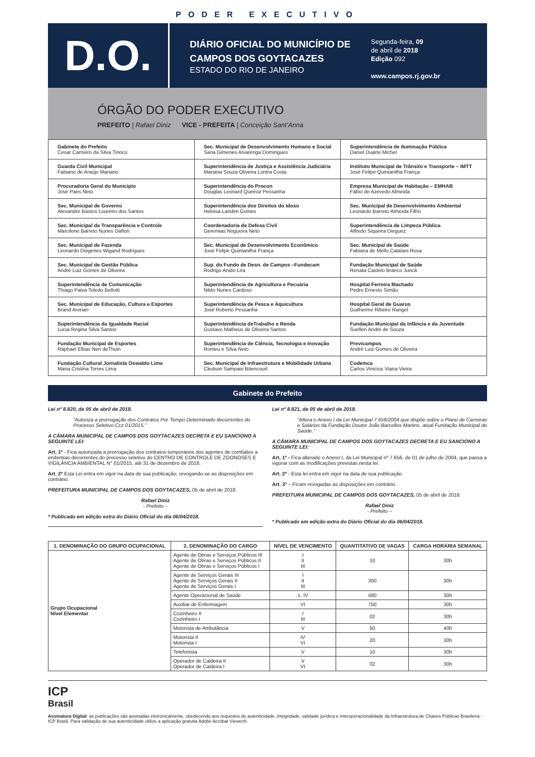PODER EXECUTIVO
D.O.
DIÁRIO OFICIAL DO MUNICÍPIO DE CAMPOS DOS GOYTACAZES
ESTADO DO RIO DE JANEIRO
Segunda-feira, 09
de abril de 2018
Edição 092
www.campos.rj.gov.br
ÓRGÃO DO PODER EXECUTIVO
PREFEITO | Rafael Diniz VICE - PREFEITA | Conceição Sant’Anna
| Gabinete do Prefeito Cesar Carneiro da Silva Tinoco | Sec. Municipal de Desenvolvimento Humano e Social Sana Gimenes Alvarenga Domingues | Superintendência de Iluminação Pública Daniel Duarte Michel |
| Guarda Civil Municipal Fabiano de Araújo Mariano | Superintendência de Justiça e Assistência Judiciária Mariana Souza Oliveira Lontra Costa | Instituto Municipal de Trânsito e Transporte – IMTT José Felipe Quintanilha França |
| Procuradoria Geral do Municipio José Paes Neto | Superintendência do Procon Douglas Leonard Queiroz Pessanha | Empresa Municipal de Habitação – EMHAB Fábio de Azevedo Almeida |
| Sec. Municipal de Governo Alexandre Bastos Loureiro dos Santos | Superintendência dos Direitos do Idoso Heloisa Landim Gomes | Sec. Municipal de Desenvolvimento Ambiental Leonardo Barreto Almeida Filho |
| Sec. Municipal da Transparência e Controle Marcilene Barreto Nunes Daflon | Coordenadoria de Defesa Civil Geremias Nogueira Neto | Superintendência de Limpeza Pública Alfredo Siqueira Dieguez |
| Sec. Municipal de Fazenda Leonardo Diógenes Wigand Rodrigues | Sec. Municipal de Desenvolvimento Econômico José Felipe Quintanilha França | Sec. Municipal de Saúde Fabiana de Mello Catalani Rosa |
| Sec. Municipal de Gestão Pública André Luiz Gomes de Oliveira | Sup. do Fundo de Desn. de Campos –Fundecam Rodrigo Anido Lira | Fundação Municipal de Saúde Renata Castelo Branco Juncá |
| Superintendência de Comunicação Thiago Paiva Toledo Bellotti | Superintendência de Agricultura e Pecuária Nildo Nunes Cardoso | Hospital Ferreira Machado Pedro Ernesto Simão |
| Sec. Municipal de Educação, Cultura e Esportes Brand Arenari | Superintendência de Pesca e Aquicultura José Roberto Pessanha | Hospital Geral de Guarus Guilherme Ribeiro Rangel |
| Superintendência da Igualdade Racial Lucia Regina Silva Santos | Superintendência deTrabalho e Renda Gustavo Matheus de Oliveira Santos | Fundação Municipal da Infância e da Juventude Suellen André de Souza |
| Fundação Municipal de Esportes Raphael Elbas Neri deThuin | Superintendência de Ciência, Tecnologia e Inovação Romeu e Silva Neto | Previcampos André Luiz Gomes de Oliveira |
| Fundação Cultural Jornalista Oswaldo Lima Maria Cristina Torres Lima | Sec. Municipal de Infraestrutura e Mobilidade Urbana Cledson Sampaio Bitencourt | Codemca Carlos Vinicius Viana Vieira |
Gabinete do Prefeito
Lei nº 8.820, de 05 de abril de 2018.
“Autoriza a prorrogação dos Contratos Por Tempo Determinado decorrentes do Processo Seletivo Ccz 01/2015.”
A CÂMARA MUNICIPAL DE CAMPOS DOS GOYTACAZES DECRETA E EU SANCIONO A SEGUINTE LEI:
Art. 1º - Fica autorizada a prorrogação dos contratos temporários dos agentes de combates a endemias decorrentes do processo seletivo do CENTRO DE CONTROLE DE ZOONOSES E VIGILÂNCIA AMBIENTAL N° 01/2015, até 31 de dezembro de 2018.
Art. 2º Esta Lei entra em vigor na data de sua publicação, revogando-se as disposições em contrário.
PREFEITURA MUNICIPAL DE CAMPOS DOS GOYTACAZES, 05 de abril de 2018.
Rafael Diniz
- Prefeito –
* Publicado em edição extra do Diário Oficial do dia 06/04/2018.
Lei nº 8.821, de 05 de abril de 2018.
“Altera o Anexo I da Lei Municipal 7.656/2004 que dispõe sobre o Plano de Carreiras e Salários da Fundação Doutor João Barcellos Martins, atual Fundação Municipal de Saúde.”
A CÂMARA MUNICIPAL DE CAMPOS DOS GOYTACAZES DECRETA E EU SANCIONO A SEGUINTE LEI:
Art. 1º - Fica alterado o Anexo I, da Lei Municipal nº 7.656, de 01 de julho de 2004, que passa a vigorar com as modificações previstas nesta lei.
Art. 2º - Esta lei entra em vigor na data de sua publicação.
Art. 3º – Ficam revogadas as disposições em contrário.
PREFEITURA MUNICIPAL DE CAMPOS DOS GOYTACAZES, 05 de abril de 2018.
Rafael Diniz
- Prefeito –
* Publicado em edição extra do Diário Oficial do dia 06/04/2018.
| 1. DENOMINAÇÃO DO GRUPO OCUPACIONAL | 2. DENOMINAÇÃO DO CARGO | NÍVEL DE VENCIMENTO | QUANTITATIVO DE VAGAS | CARGA HORÁRIA SEMANAL |
| --- | --- | --- | --- | --- |
| Grupo Ocupacional Nível Elementar | Agente de Obras e Serviços Públicos III Agente de Obras e Serviços Públicos II Agente de Obras e Serviços Públicos I | I II III | 10 | 30h |
| | Agente de Serviços Gerais III Agente de Serviços Gerais II Agente de Serviços Gerais I | I II III | 300 | 30h |
| | Agente Operacional de Saúde | 1. IV | 480 | 30h |
| | Auxiliar de Enfermagem | VI | 750 | 30h |
| | Cozinheiro II Cozinheiro I | I III | 02 | 30h |
| | Motorista de Ambulância | V | 50 | 40h |
| | Motorista II Motorista I | IV VI | 20 | 30h |
| | Telefonista | V | 10 | 30h |
| | Operador de Caldeira II Operador de Caldeira I | V VI | 02 | 30h |
ICP
Brasil
Assinatura Digital: as publicações são assinadas eletronicamente, obedecendo aos requisitos de autenticidade, integridade, validade jurídica e interoperacionalidade da Infraestrutura de Chaves Públicas Brasileira - ICP Brasil. Para validação de sua autenticidade utilize a aplicação gratuita Adobe Acrobat Viewer®.